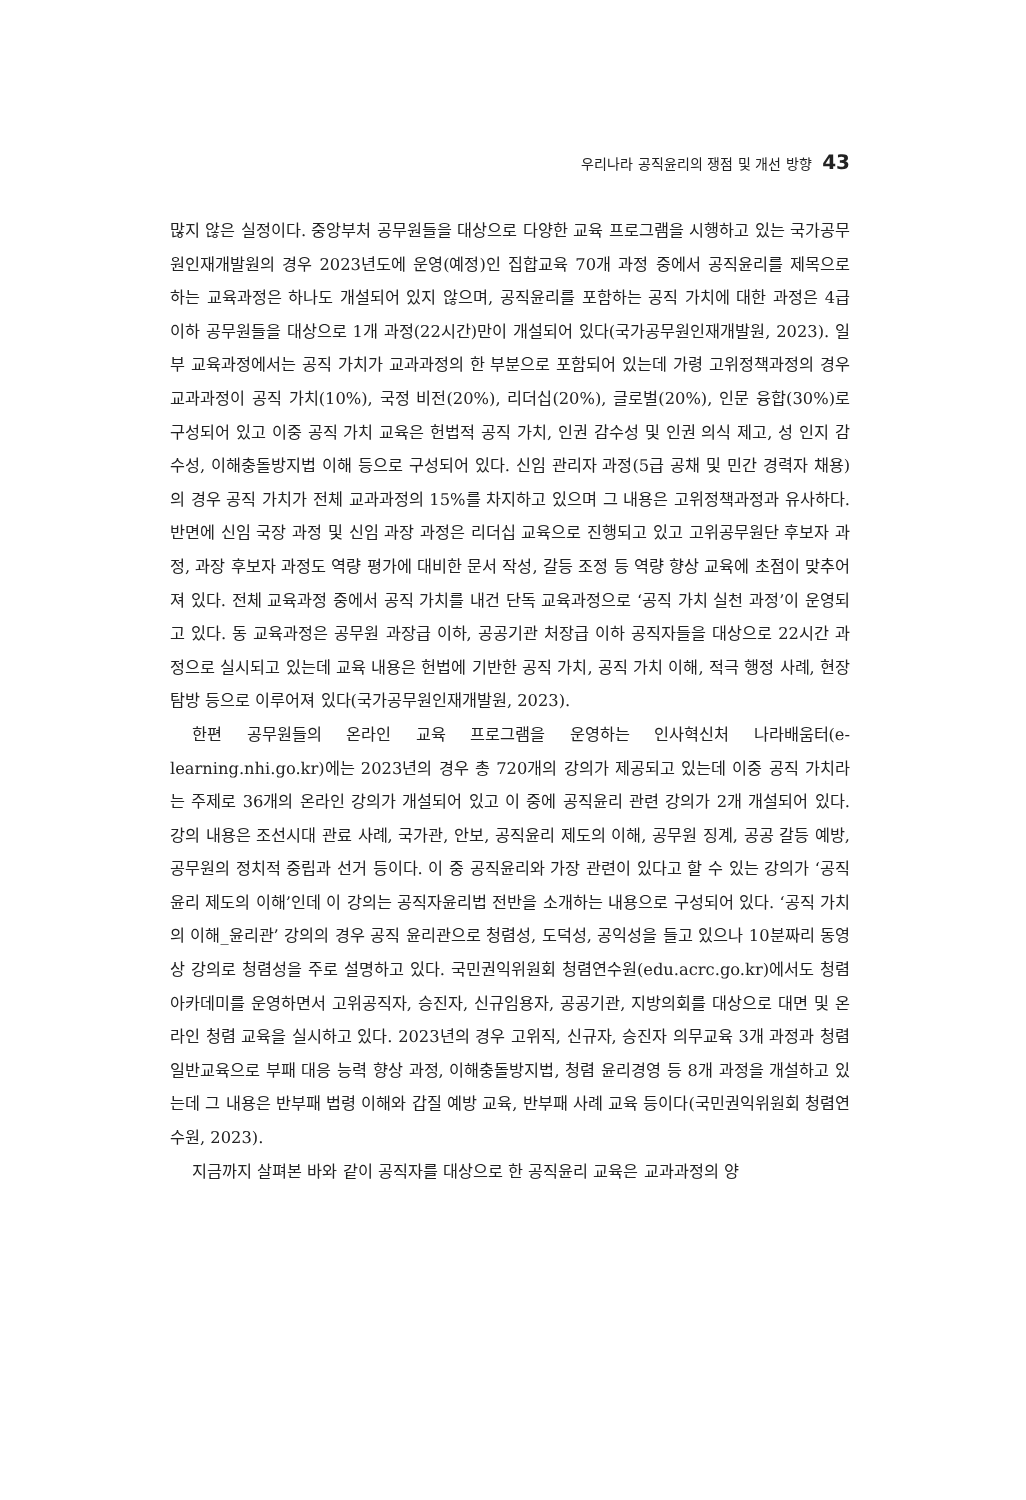우리나라 공직윤리의 쟁점 및 개선 방향 43
많지 않은 실정이다. 중앙부처 공무원들을 대상으로 다양한 교육 프로그램을 시행하고 있는 국가공무원인재개발원의 경우 2023년도에 운영(예정)인 집합교육 70개 과정 중에서 공직윤리를 제목으로 하는 교육과정은 하나도 개설되어 있지 않으며, 공직윤리를 포함하는 공직 가치에 대한 과정은 4급 이하 공무원들을 대상으로 1개 과정(22시간)만이 개설되어 있다(국가공무원인재개발원, 2023). 일부 교육과정에서는 공직 가치가 교과과정의 한 부분으로 포함되어 있는데 가령 고위정책과정의 경우 교과과정이 공직 가치(10%), 국정 비전(20%), 리더십(20%), 글로벌(20%), 인문 융합(30%)로 구성되어 있고 이중 공직 가치 교육은 헌법적 공직 가치, 인권 감수성 및 인권 의식 제고, 성 인지 감수성, 이해충돌방지법 이해 등으로 구성되어 있다. 신임 관리자 과정(5급 공채 및 민간 경력자 채용)의 경우 공직 가치가 전체 교과과정의 15%를 차지하고 있으며 그 내용은 고위정책과정과 유사하다. 반면에 신임 국장 과정 및 신임 과장 과정은 리더십 교육으로 진행되고 있고 고위공무원단 후보자 과정, 과장 후보자 과정도 역량 평가에 대비한 문서 작성, 갈등 조정 등 역량 향상 교육에 초점이 맞추어져 있다. 전체 교육과정 중에서 공직 가치를 내건 단독 교육과정으로 ‘공직 가치 실천 과정’이 운영되고 있다. 동 교육과정은 공무원 과장급 이하, 공공기관 처장급 이하 공직자들을 대상으로 22시간 과정으로 실시되고 있는데 교육 내용은 헌법에 기반한 공직 가치, 공직 가치 이해, 적극 행정 사례, 현장 탐방 등으로 이루어져 있다(국가공무원인재개발원, 2023).
한편 공무원들의 온라인 교육 프로그램을 운영하는 인사혁신처 나라배움터(e-learning.nhi.go.kr)에는 2023년의 경우 총 720개의 강의가 제공되고 있는데 이중 공직 가치라는 주제로 36개의 온라인 강의가 개설되어 있고 이 중에 공직윤리 관련 강의가 2개 개설되어 있다. 강의 내용은 조선시대 관료 사례, 국가관, 안보, 공직윤리 제도의 이해, 공무원 징계, 공공 갈등 예방, 공무원의 정치적 중립과 선거 등이다. 이 중 공직윤리와 가장 관련이 있다고 할 수 있는 강의가 ‘공직윤리 제도의 이해’인데 이 강의는 공직자윤리법 전반을 소개하는 내용으로 구성되어 있다. ‘공직 가치의 이해_윤리관’ 강의의 경우 공직 윤리관으로 청렴성, 도덕성, 공익성을 들고 있으나 10분짜리 동영상 강의로 청렴성을 주로 설명하고 있다. 국민권익위원회 청렴연수원(edu.acrc.go.kr)에서도 청렴 아카데미를 운영하면서 고위공직자, 승진자, 신규임용자, 공공기관, 지방의회를 대상으로 대면 및 온라인 청렴 교육을 실시하고 있다. 2023년의 경우 고위직, 신규자, 승진자 의무교육 3개 과정과 청렴 일반교육으로 부패 대응 능력 향상 과정, 이해충돌방지법, 청렴 윤리경영 등 8개 과정을 개설하고 있는데 그 내용은 반부패 법령 이해와 갑질 예방 교육, 반부패 사례 교육 등이다(국민권익위원회 청렴연수원, 2023).
지금까지 살펴본 바와 같이 공직자를 대상으로 한 공직윤리 교육은 교과과정의 양